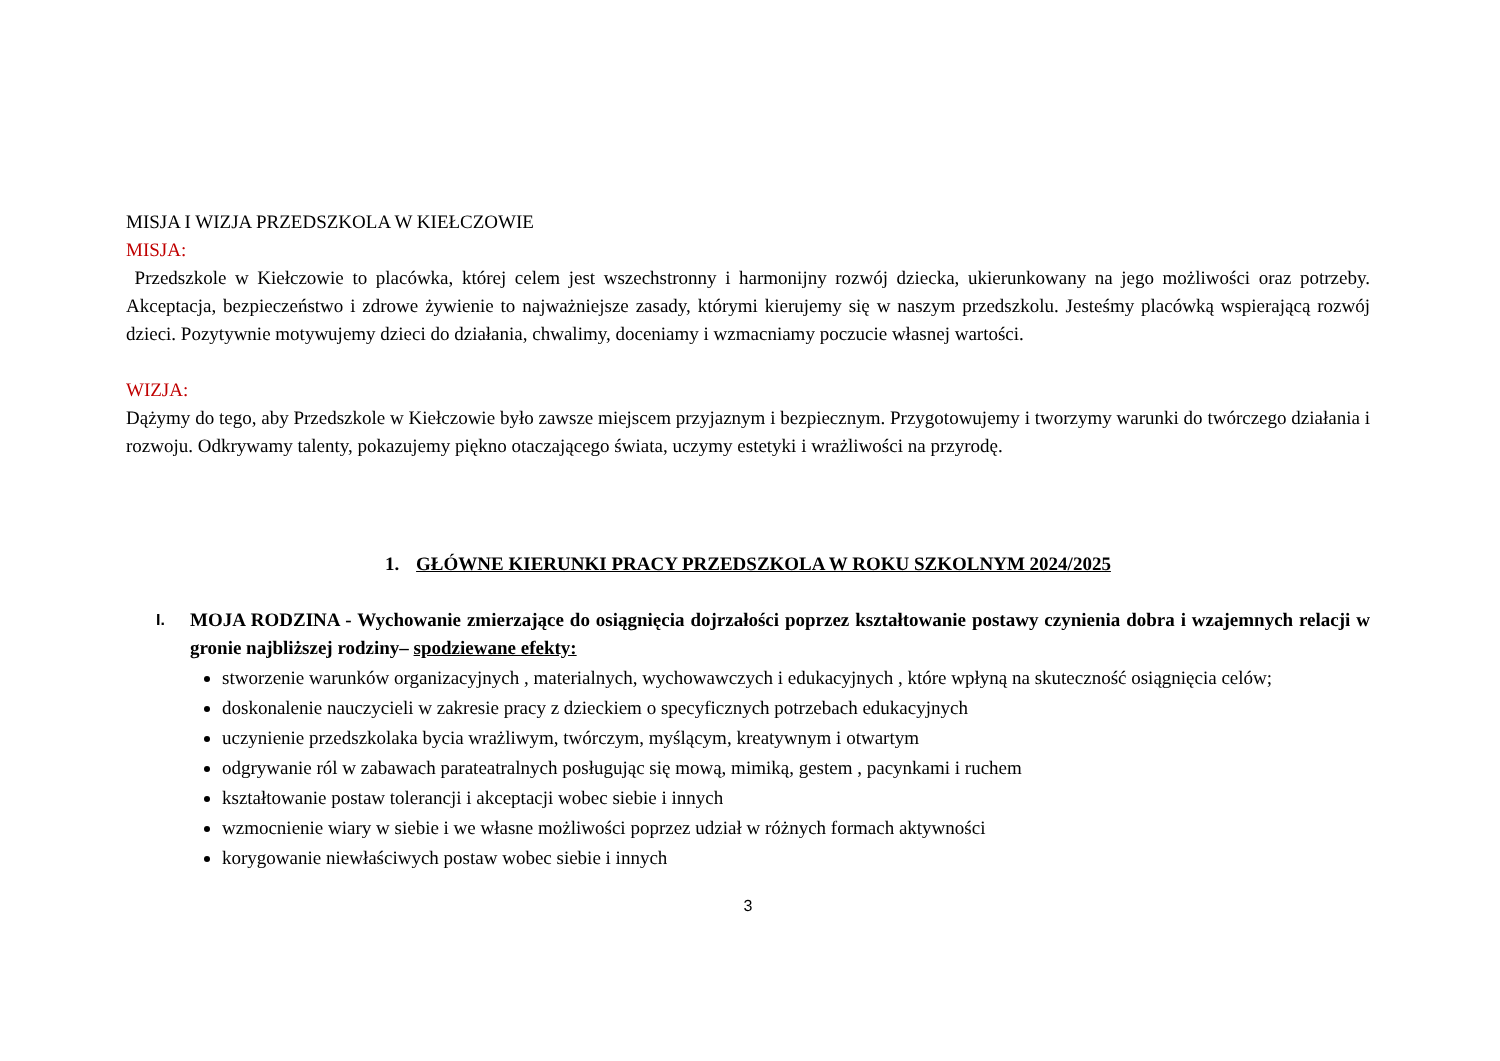MISJA I WIZJA PRZEDSZKOLA W KIEŁCZOWIE
MISJA:
Przedszkole w Kiełczowie to placówka, której celem jest wszechstronny i harmonijny rozwój dziecka, ukierunkowany na jego możliwości oraz potrzeby. Akceptacja, bezpieczeństwo i zdrowe żywienie to najważniejsze zasady, którymi kierujemy się w naszym przedszkolu. Jesteśmy placówką wspierającą rozwój dzieci. Pozytywnie motywujemy dzieci do działania, chwalimy, doceniamy i wzmacniamy poczucie własnej wartości.
WIZJA:
Dążymy do tego, aby Przedszkole w Kiełczowie było zawsze miejscem przyjaznym i bezpiecznym. Przygotowujemy i tworzymy warunki do twórczego działania i rozwoju. Odkrywamy talenty, pokazujemy piękno otaczającego świata, uczymy estetyki i wrażliwości na przyrodę.
1. GŁÓWNE KIERUNKI PRACY PRZEDSZKOLA W ROKU SZKOLNYM 2024/2025
I.
MOJA RODZINA - Wychowanie zmierzające do osiągnięcia dojrzałości poprzez kształtowanie postawy czynienia dobra i wzajemnych relacji w gronie najbliższej rodziny– spodziewane efekty:
stworzenie warunków organizacyjnych , materialnych, wychowawczych i edukacyjnych , które wpłyną na skuteczność osiągnięcia celów;
doskonalenie nauczycieli w zakresie pracy z dzieckiem o specyficznych potrzebach edukacyjnych
uczynienie przedszkolaka bycia wrażliwym, twórczym, myślącym, kreatywnym i otwartym
odgrywanie ról w zabawach parateatralnych posługując się mową, mimiką, gestem , pacynkami i ruchem
kształtowanie postaw tolerancji i akceptacji wobec siebie i innych
wzmocnienie wiary w siebie i we własne możliwości poprzez udział w różnych formach aktywności
korygowanie niewłaściwych postaw wobec siebie i innych
3